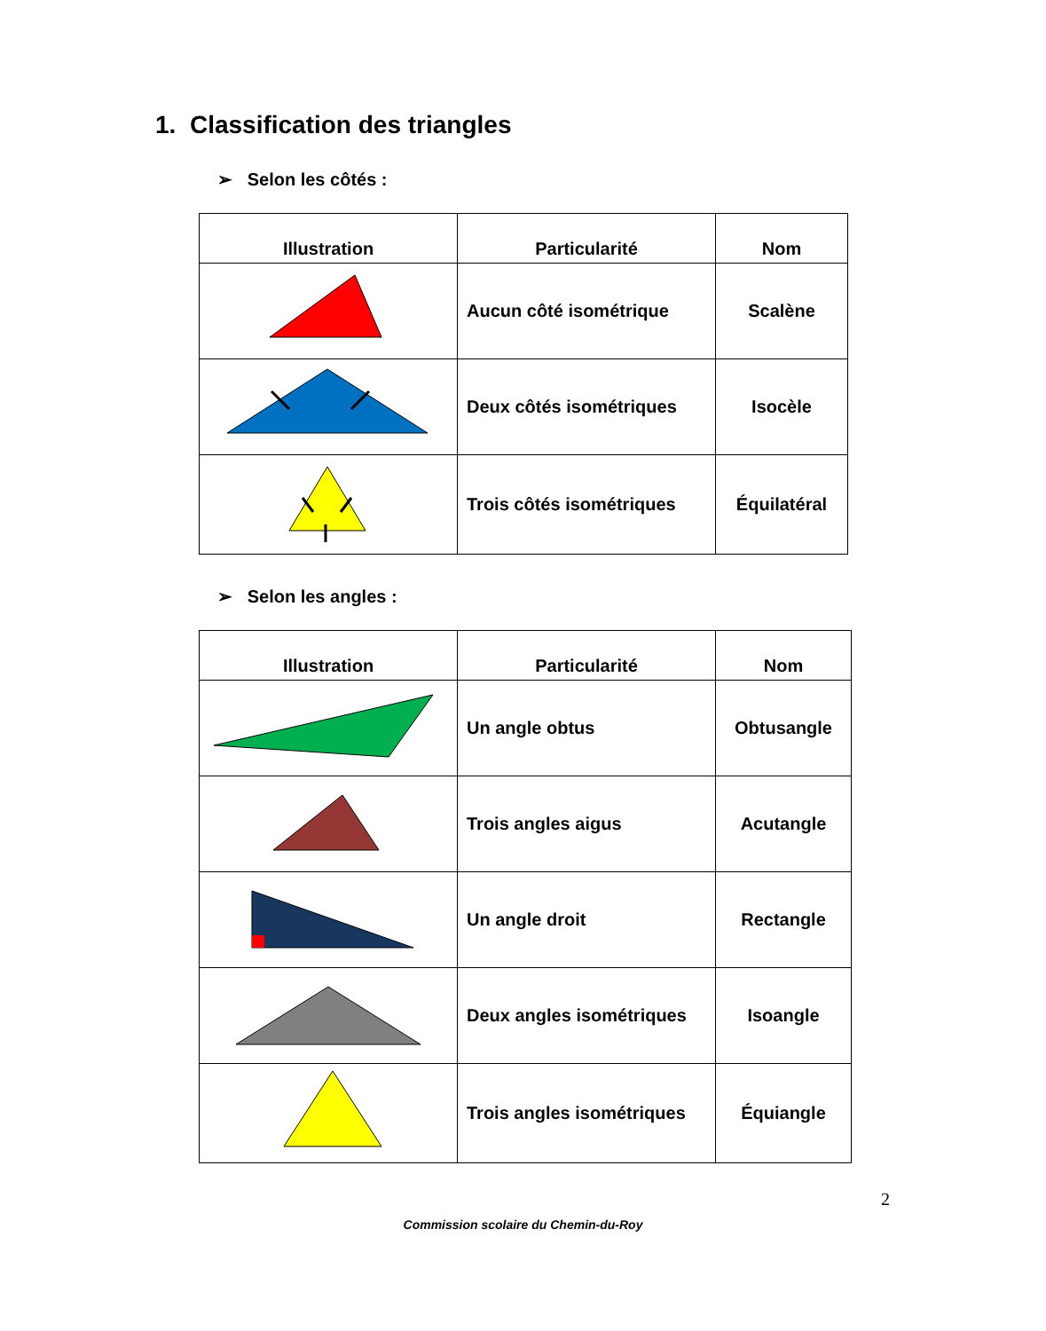1. Classification des triangles
➢ Selon les côtés :
| Illustration | Particularité | Nom |
| --- | --- | --- |
| | Aucun côté isométrique | Scalène |
| | Deux côtés isométriques | Isocèle |
| | Trois côtés isométriques | Équilatéral |
➢ Selon les angles :
| Illustration | Particularité | Nom |
| --- | --- | --- |
| | Un angle obtus | Obtusangle |
| | Trois angles aigus | Acutangle |
| | Un angle droit | Rectangle |
| | Deux angles isométriques | Isoangle |
| | Trois angles isométriques | Équiangle |
2
Commission scolaire du Chemin-du-Roy